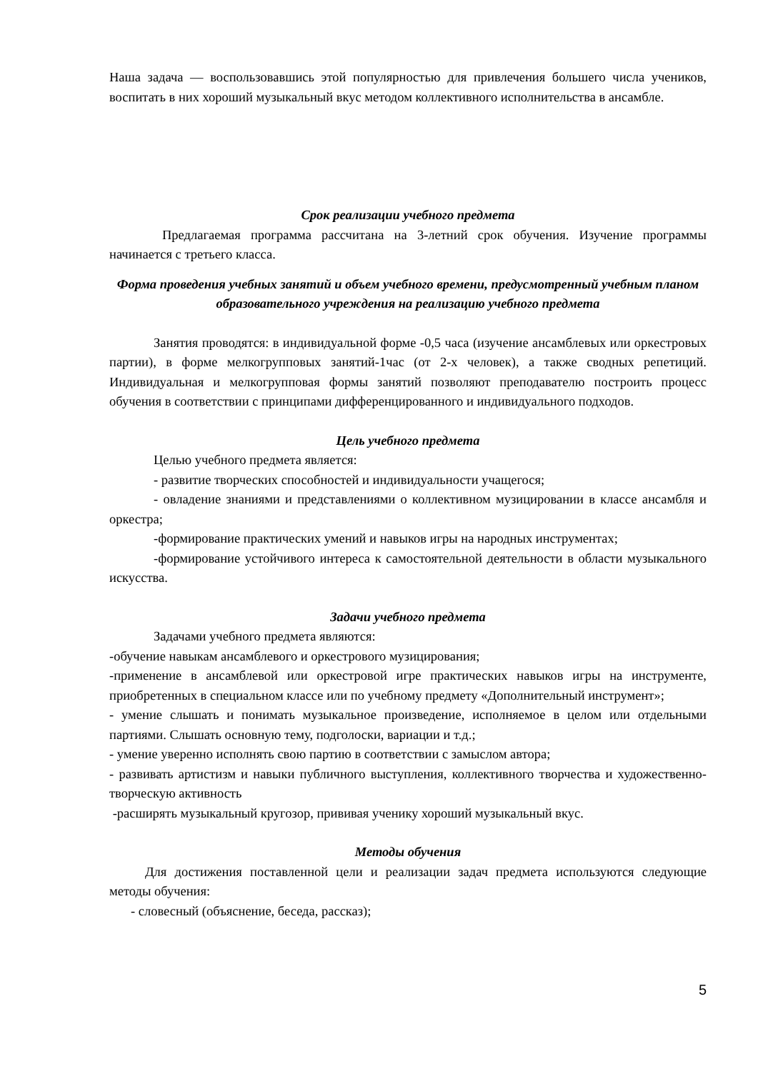Наша задача — воспользовавшись этой популярностью для привлечения большего числа учеников, воспитать в них хороший музыкальный вкус методом коллективного исполнительства в ансамбле.
Срок реализации учебного предмета
Предлагаемая программа рассчитана на 3-летний срок обучения. Изучение программы начинается с третьего класса.
Форма проведения учебных занятий и объем учебного времени, предусмотренный учебным планом образовательного учреждения на реализацию учебного предмета
Занятия проводятся: в индивидуальной форме -0,5 часа (изучение ансамблевых или оркестровых партии), в форме мелкогрупповых занятий-1час (от 2-х человек), а также сводных репетиций. Индивидуальная и мелкогрупповая формы занятий позволяют преподавателю построить процесс обучения в соответствии с принципами дифференцированного и индивидуального подходов.
Цель учебного предмета
Целью учебного предмета является:
- развитие творческих способностей и индивидуальности учащегося;
- овладение знаниями и представлениями о коллективном музицировании в классе ансамбля и оркестра;
-формирование практических умений и навыков игры на народных инструментах;
-формирование устойчивого интереса к самостоятельной деятельности в области музыкального искусства.
Задачи учебного предмета
Задачами учебного предмета являются:
-обучение навыкам ансамблевого и оркестрового музицирования;
-применение в ансамблевой или оркестровой игре практических навыков игры на инструменте, приобретенных в специальном классе или по учебному предмету «Дополнительный инструмент»;
- умение слышать и понимать музыкальное произведение, исполняемое в целом или отдельными партиями. Слышать основную тему, подголоски, вариации и т.д.;
- умение уверенно исполнять свою партию в соответствии с замыслом автора;
- развивать артистизм и навыки публичного выступления, коллективного творчества и художественно-творческую активность
-расширять музыкальный кругозор, прививая ученику хороший музыкальный вкус.
Методы обучения
Для достижения поставленной цели и реализации задач предмета используются следующие методы обучения:
- словесный (объяснение, беседа, рассказ);
5